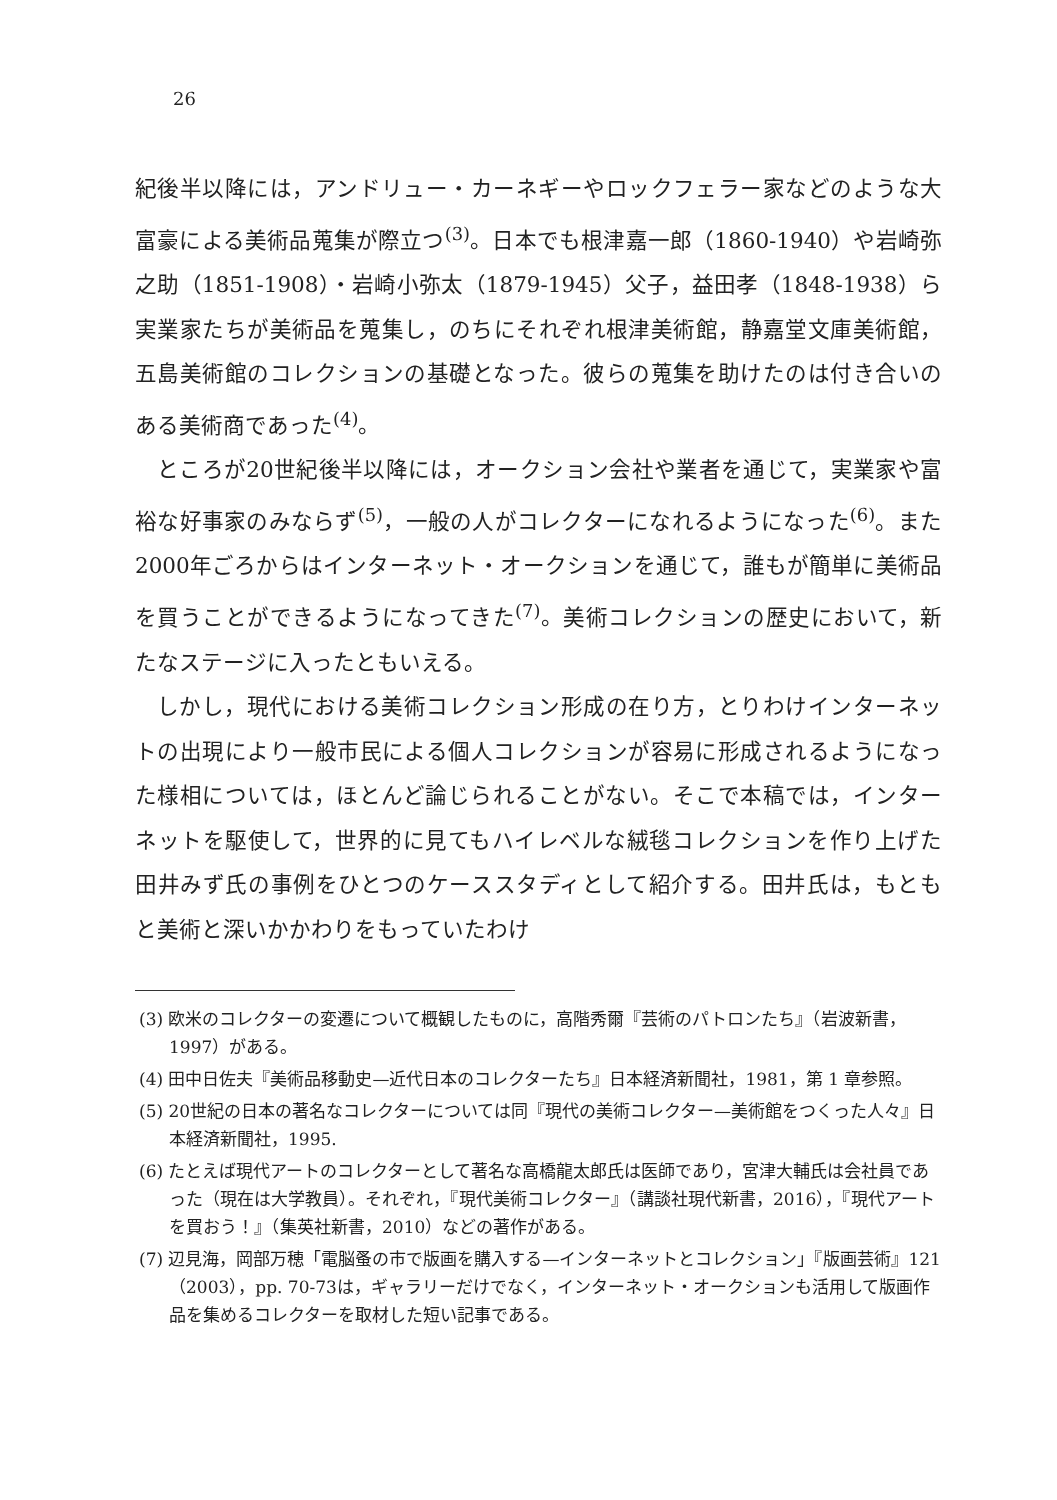26
紀後半以降には，アンドリュー・カーネギーやロックフェラー家などのような大富豪による美術品蒐集が際立つ<sup>(3)</sup>。日本でも根津嘉一郎（1860-1940）や岩崎弥之助（1851-1908）・岩崎小弥太（1879-1945）父子，益田孝（1848-1938）ら実業家たちが美術品を蒐集し，のちにそれぞれ根津美術館，静嘉堂文庫美術館，五島美術館のコレクションの基礎となった。彼らの蒐集を助けたのは付き合いのある美術商であった<sup>(4)</sup>。
ところが20世紀後半以降には，オークション会社や業者を通じて，実業家や富裕な好事家のみならず<sup>(5)</sup>，一般の人がコレクターになれるようになった<sup>(6)</sup>。また2000年ごろからはインターネット・オークションを通じて，誰もが簡単に美術品を買うことができるようになってきた<sup>(7)</sup>。美術コレクションの歴史において，新たなステージに入ったともいえる。
しかし，現代における美術コレクション形成の在り方，とりわけインターネットの出現により一般市民による個人コレクションが容易に形成されるようになった様相については，ほとんど論じられることがない。そこで本稿では，インターネットを駆使して，世界的に見てもハイレベルな絨毯コレクションを作り上げた田井みず氏の事例をひとつのケーススタディとして紹介する。田井氏は，もともと美術と深いかかわりをもっていたわけ
(3) 欧米のコレクターの変遷について概観したものに，高階秀爾『芸術のパトロンたち』（岩波新書，1997）がある。
(4) 田中日佐夫『美術品移動史—近代日本のコレクターたち』日本経済新聞社，1981，第 1 章参照。
(5) 20世紀の日本の著名なコレクターについては同『現代の美術コレクター—美術館をつくった人々』日本経済新聞社，1995.
(6) たとえば現代アートのコレクターとして著名な高橋龍太郎氏は医師であり，宮津大輔氏は会社員であった（現在は大学教員）。それぞれ，『現代美術コレクター』（講談社現代新書，2016），『現代アートを買おう！』（集英社新書，2010）などの著作がある。
(7) 辺見海，岡部万穂「電脳蚤の市で版画を購入する—インターネットとコレクション」『版画芸術』121（2003），pp. 70-73は，ギャラリーだけでなく，インターネット・オークションも活用して版画作品を集めるコレクターを取材した短い記事である。